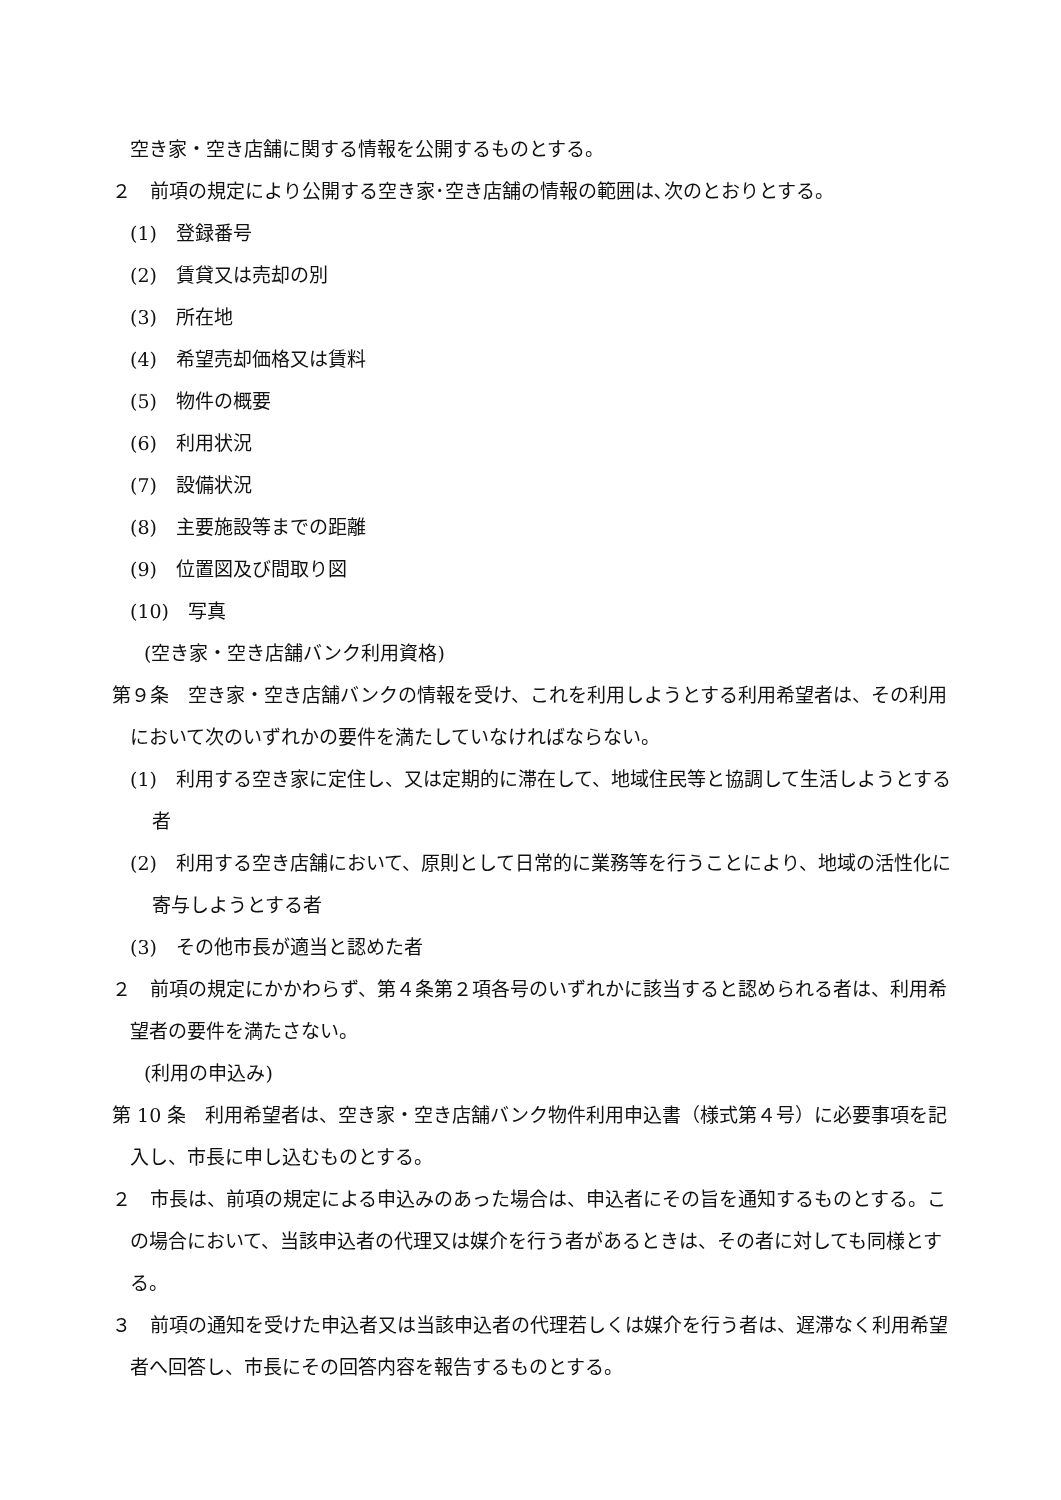空き家・空き店舗に関する情報を公開するものとする。
２　前項の規定により公開する空き家･空き店舗の情報の範囲は､次のとおりとする。
(1)　登録番号
(2)　賃貸又は売却の別
(3)　所在地
(4)　希望売却価格又は賃料
(5)　物件の概要
(6)　利用状況
(7)　設備状況
(8)　主要施設等までの距離
(9)　位置図及び間取り図
(10)　写真
(空き家・空き店舗バンク利用資格)
第９条　空き家・空き店舗バンクの情報を受け、これを利用しようとする利用希望者は、その利用において次のいずれかの要件を満たしていなければならない。
(1)　利用する空き家に定住し、又は定期的に滞在して、地域住民等と協調して生活しようとする者
(2)　利用する空き店舗において、原則として日常的に業務等を行うことにより、地域の活性化に寄与しようとする者
(3)　その他市長が適当と認めた者
２　前項の規定にかかわらず、第４条第２項各号のいずれかに該当すると認められる者は、利用希望者の要件を満たさない。
(利用の申込み)
第 10 条　利用希望者は、空き家・空き店舗バンク物件利用申込書（様式第４号）に必要事項を記入し、市長に申し込むものとする。
２　市長は、前項の規定による申込みのあった場合は、申込者にその旨を通知するものとする。この場合において、当該申込者の代理又は媒介を行う者があるときは、その者に対しても同様とする。
３　前項の通知を受けた申込者又は当該申込者の代理若しくは媒介を行う者は、遅滞なく利用希望者へ回答し、市長にその回答内容を報告するものとする。